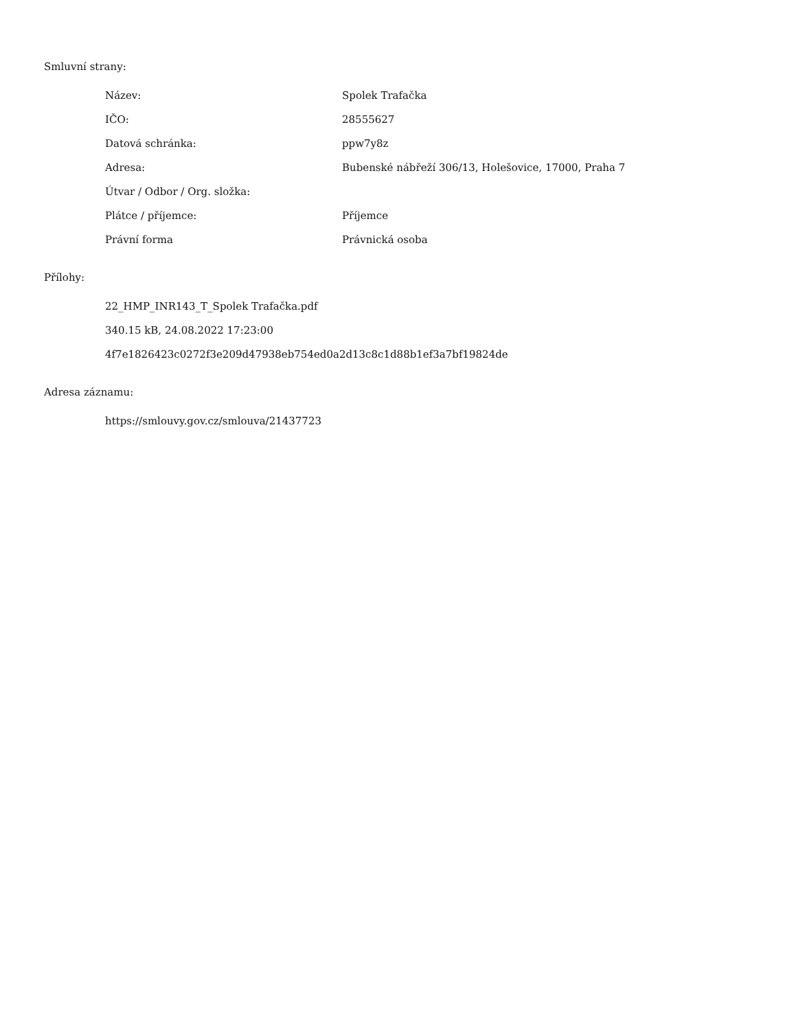Smluvní strany:
| Název: | Spolek Trafačka |
| IČO: | 28555627 |
| Datová schránka: | ppw7y8z |
| Adresa: | Bubenské nábřeží 306/13, Holešovice, 17000, Praha 7 |
| Útvar / Odbor / Org. složka: | |
| Plátce / příjemce: | Příjemce |
| Právní forma | Právnická osoba |
Přílohy:
22_HMP_INR143_T_Spolek Trafačka.pdf
340.15 kB, 24.08.2022 17:23:00
4f7e1826423c0272f3e209d47938eb754ed0a2d13c8c1d88b1ef3a7bf19824de
Adresa záznamu:
https://smlouvy.gov.cz/smlouva/21437723